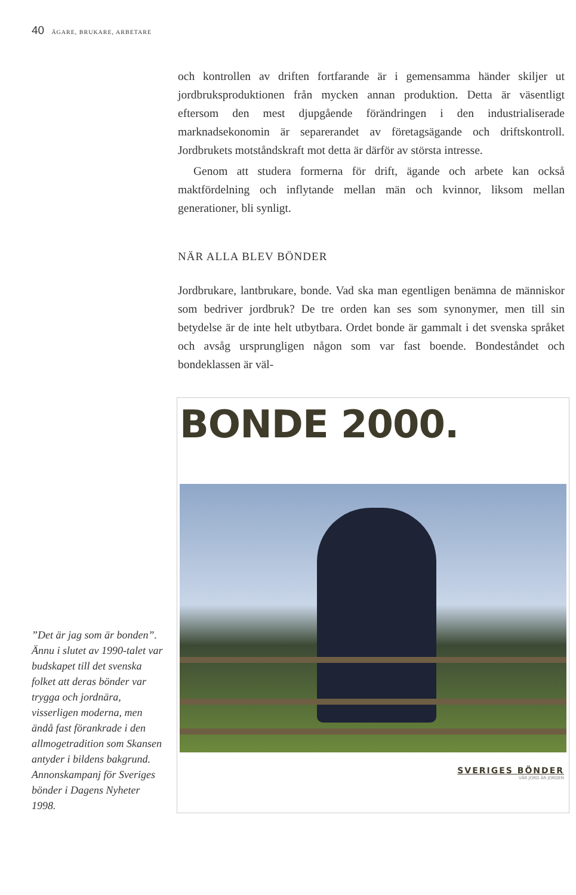40 ÄGARE, BRUKARE, ARBETARE
och kontrollen av driften fortfarande är i gemensamma händer skiljer ut jordbruksproduktionen från mycken annan produktion. Detta är väsentligt eftersom den mest djupgående förändringen i den industrialiserade marknadsekonomin är separerandet av företagsägande och driftskontroll. Jordbrukets motståndskraft mot detta är därför av största intresse.
Genom att studera formerna för drift, ägande och arbete kan också maktfördelning och inflytande mellan män och kvinnor, liksom mellan generationer, bli synligt.
NÄR ALLA BLEV BÖNDER
Jordbrukare, lantbrukare, bonde. Vad ska man egentligen benämna de människor som bedriver jordbruk? De tre orden kan ses som synonymer, men till sin betydelse är de inte helt utbytbara. Ordet bonde är gammalt i det svenska språket och avsåg ursprungligen någon som var fast boende. Bondeståndet och bondeklassen är väl-
”Det är jag som är bonden”. Ännu i slutet av 1990-talet var budskapet till det svenska folket att deras bönder var trygga och jordnära, visserligen moderna, men ändå fast förankrade i den allmogetradition som Skansen antyder i bildens bakgrund. Annonskampanj för Sveriges bönder i Dagens Nyheter 1998.
BONDE 2000.
SVERIGES BÖNDER
VÅR JORD ÄR JORDEN